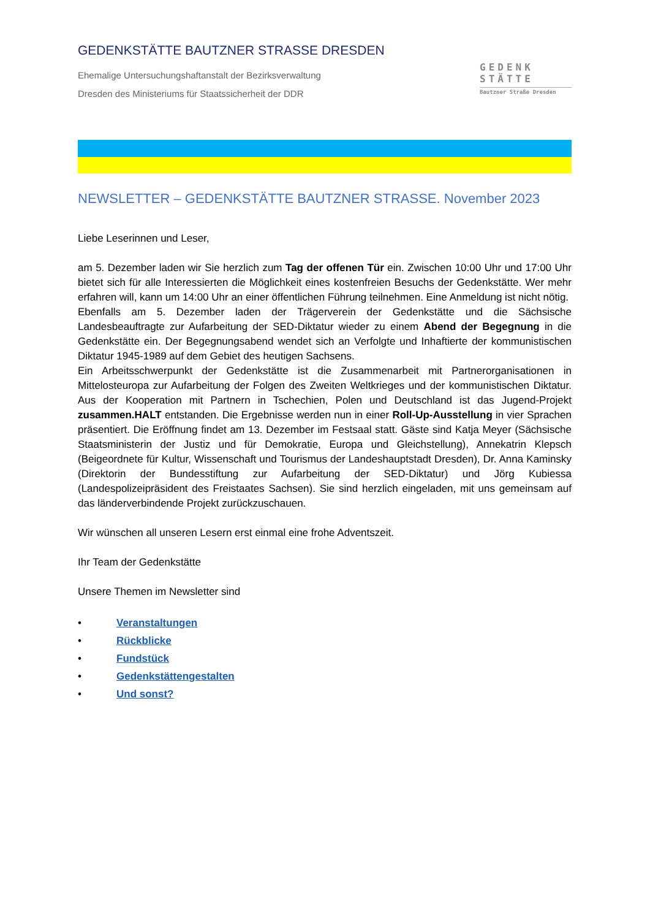GEDENKSTÄTTE BAUTZNER STRASSE DRESDEN
Ehemalige Untersuchungshaftanstalt der Bezirksverwaltung
Dresden des Ministeriums für Staatssicherheit der DDR
GEDENK
STÄTTE
Bautzner Straße Dresden
NEWSLETTER – GEDENKSTÄTTE BAUTZNER STRASSE. November 2023
Liebe Leserinnen und Leser,
am 5. Dezember laden wir Sie herzlich zum Tag der offenen Tür ein. Zwischen 10:00 Uhr und 17:00 Uhr bietet sich für alle Interessierten die Möglichkeit eines kostenfreien Besuchs der Gedenkstätte. Wer mehr erfahren will, kann um 14:00 Uhr an einer öffentlichen Führung teilnehmen. Eine Anmeldung ist nicht nötig.
Ebenfalls am 5. Dezember laden der Trägerverein der Gedenkstätte und die Sächsische Landesbeauftragte zur Aufarbeitung der SED-Diktatur wieder zu einem Abend der Begegnung in die Gedenkstätte ein. Der Begegnungsabend wendet sich an Verfolgte und Inhaftierte der kommunistischen Diktatur 1945-1989 auf dem Gebiet des heutigen Sachsens.
Ein Arbeitsschwerpunkt der Gedenkstätte ist die Zusammenarbeit mit Partnerorganisationen in Mittelosteuropa zur Aufarbeitung der Folgen des Zweiten Weltkrieges und der kommunistischen Diktatur. Aus der Kooperation mit Partnern in Tschechien, Polen und Deutschland ist das Jugend-Projekt zusammen.HALT entstanden. Die Ergebnisse werden nun in einer Roll-Up-Ausstellung in vier Sprachen präsentiert. Die Eröffnung findet am 13. Dezember im Festsaal statt. Gäste sind Katja Meyer (Sächsische Staatsministerin der Justiz und für Demokratie, Europa und Gleichstellung), Annekatrin Klepsch (Beigeordnete für Kultur, Wissenschaft und Tourismus der Landeshauptstadt Dresden), Dr. Anna Kaminsky (Direktorin der Bundesstiftung zur Aufarbeitung der SED-Diktatur) und Jörg Kubiessa (Landespolizeipräsident des Freistaates Sachsen). Sie sind herzlich eingeladen, mit uns gemeinsam auf das länderverbindende Projekt zurückzuschauen.
Wir wünschen all unseren Lesern erst einmal eine frohe Adventszeit.
Ihr Team der Gedenkstätte
Unsere Themen im Newsletter sind
• Veranstaltungen
• Rückblicke
• Fundstück
• Gedenkstättengestalten
• Und sonst?